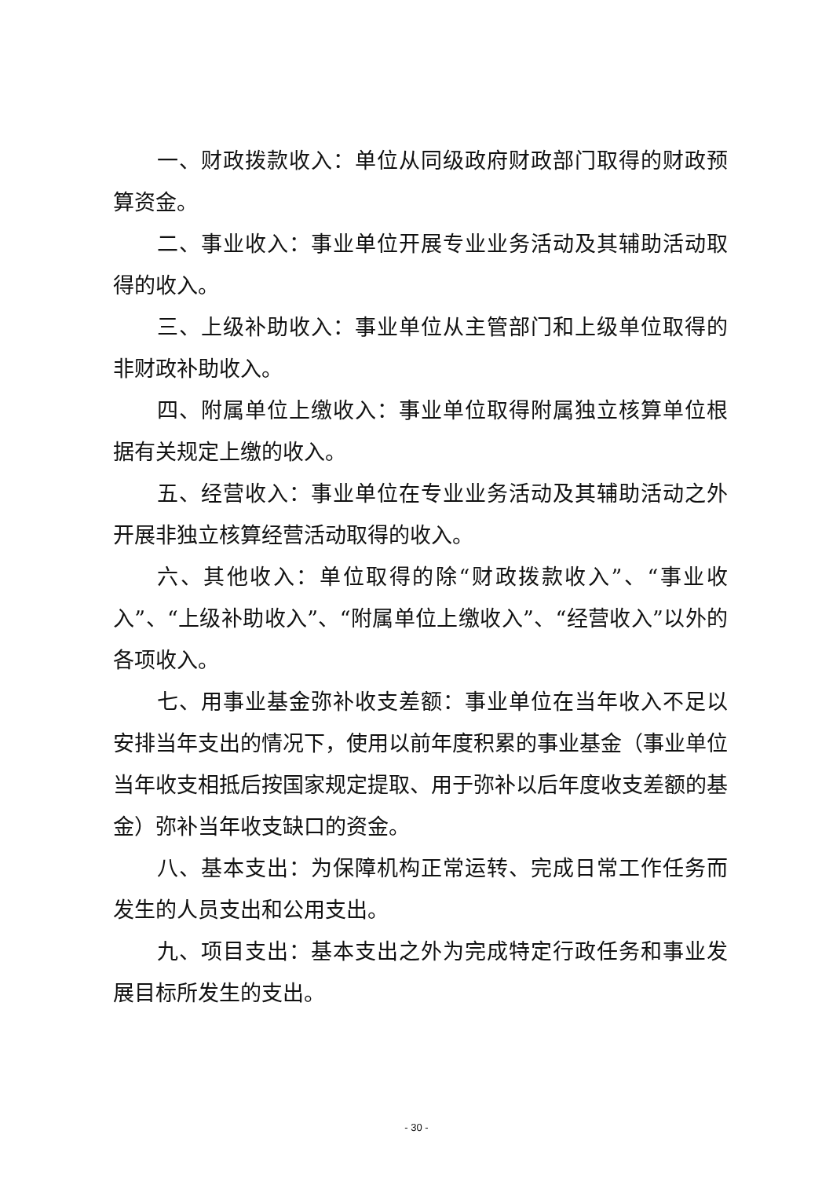一、财政拨款收入：单位从同级政府财政部门取得的财政预算资金。
二、事业收入：事业单位开展专业业务活动及其辅助活动取得的收入。
三、上级补助收入：事业单位从主管部门和上级单位取得的非财政补助收入。
四、附属单位上缴收入：事业单位取得附属独立核算单位根据有关规定上缴的收入。
五、经营收入：事业单位在专业业务活动及其辅助活动之外开展非独立核算经营活动取得的收入。
六、其他收入：单位取得的除“财政拨款收入”、“事业收入”、“上级补助收入”、“附属单位上缴收入”、“经营收入”以外的各项收入。
七、用事业基金弥补收支差额：事业单位在当年收入不足以安排当年支出的情况下，使用以前年度积累的事业基金（事业单位当年收支相抵后按国家规定提取、用于弥补以后年度收支差额的基金）弥补当年收支缺口的资金。
八、基本支出：为保障机构正常运转、完成日常工作任务而发生的人员支出和公用支出。
九、项目支出：基本支出之外为完成特定行政任务和事业发展目标所发生的支出。
- 30 -